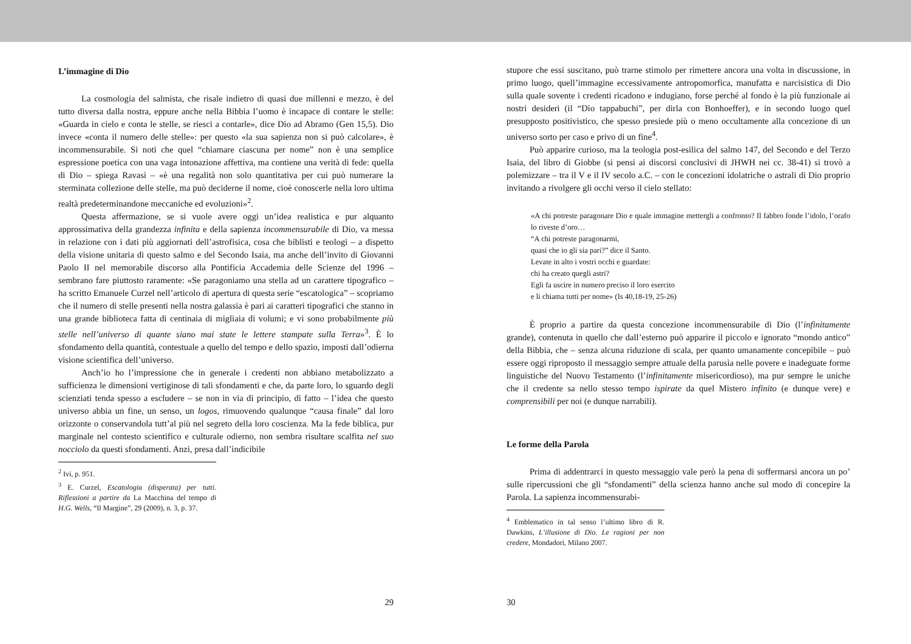L’immagine di Dio
La cosmologia del salmista, che risale indietro di quasi due millenni e mezzo, è del tutto diversa dalla nostra, eppure anche nella Bibbia l’uomo è incapace di contare le stelle: «Guarda in cielo e conta le stelle, se riesci a contarle», dice Dio ad Abramo (Gen 15,5). Dio invece «conta il numero delle stelle»: per questo «la sua sapienza non si può calcolare», è incommensurabile. Si noti che quel “chiamare ciascuna per nome” non è una semplice espressione poetica con una vaga intonazione affettiva, ma contiene una verità di fede: quella di Dio – spiega Ravasi – «è una regalità non solo quantitativa per cui può numerare la sterminata collezione delle stelle, ma può deciderne il nome, cioè conoscerle nella loro ultima realtà predeterminandone meccaniche ed evoluzioni»<sup>2</sup>.
Questa affermazione, se si vuole avere oggi un’idea realistica e pur alquanto approssimativa della grandezza infinita e della sapienza incommensurabile di Dio, va messa in relazione con i dati più aggiornati dell’astrofisica, cosa che biblisti e teologi – a dispetto della visione unitaria di questo salmo e del Secondo Isaia, ma anche dell’invito di Giovanni Paolo II nel memorabile discorso alla Pontificia Accademia delle Scienze del 1996 – sembrano fare piuttosto raramente: «Se paragoniamo una stella ad un carattere tipografico – ha scritto Emanuele Curzel nell’articolo di apertura di questa serie “escatologica” – scopriamo che il numero di stelle presenti nella nostra galassia è pari ai caratteri tipografici che stanno in una grande biblioteca fatta di centinaia di migliaia di volumi; e vi sono probabilmente più stelle nell’universo di quante siano mai state le lettere stampate sulla Terra»<sup>3</sup>. È lo sfondamento della quantità, contestuale a quello del tempo e dello spazio, imposti dall’odierna visione scientifica dell’universo.
Anch’io ho l’impressione che in generale i credenti non abbiano metabolizzato a sufficienza le dimensioni vertiginose di tali sfondamenti e che, da parte loro, lo sguardo degli scienziati tenda spesso a escludere – se non in via di principio, di fatto – l’idea che questo universo abbia un fine, un senso, un logos, rimuovendo qualunque “causa finale” dal loro orizzonte o conservandola tutt’al più nel segreto della loro coscienza. Ma la fede biblica, pur marginale nel contesto scientifico e culturale odierno, non sembra risultare scalfita nel suo nocciolo da questi sfondamenti. Anzi, presa dall’indicibile
<sup>2</sup> Ivi, p. 951.
<sup>3</sup> E. Curzel, Escatologia (disperata) per tutti. Riflessioni a partire da La Macchina del tempo di H.G. Wells, “Il Margine”, 29 (2009), n. 3, p. 37.
29
stupore che essi suscitano, può trarne stimolo per rimettere ancora una volta in discussione, in primo luogo, quell’immagine eccessivamente antropomorfica, manufatta e narcisistica di Dio sulla quale sovente i credenti ricadono e indugiano, forse perché al fondo è la più funzionale ai nostri desideri (il “Dio tappabuchi”, per dirla con Bonhoeffer), e in secondo luogo quel presupposto positivistico, che spesso presiede più o meno occultamente alla concezione di un universo sorto per caso e privo di un fine<sup>4</sup>.
Può apparire curioso, ma la teologia post-esilica del salmo 147, del Secondo e del Terzo Isaia, del libro di Giobbe (si pensi ai discorsi conclusivi di JHWH nei cc. 38-41) si trovò a polemizzare – tra il V e il IV secolo a.C. – con le concezioni idolatriche o astrali di Dio proprio invitando a rivolgere gli occhi verso il cielo stellato:
«A chi potreste paragonare Dio e quale immagine mettergli a confronto? Il fabbro fonde l’idolo, l’orafo lo riveste d’oro…
“A chi potreste paragonarmi,
quasi che io gli sia pari?” dice il Santo.
Levate in alto i vostri occhi e guardate:
chi ha creato quegli astri?
Egli fa uscire in numero preciso il loro esercito
e li chiama tutti per nome» (Is 40,18-19, 25-26)
È proprio a partire da questa concezione incommensurabile di Dio (l’infinitamente grande), contenuta in quello che dall’esterno può apparire il piccolo e ignorato “mondo antico” della Bibbia, che – senza alcuna riduzione di scala, per quanto umanamente concepibile – può essere oggi riproposto il messaggio sempre attuale della parusìa nelle povere e inadeguate forme linguistiche del Nuovo Testamento (l’infinitamente misericordioso), ma pur sempre le uniche che il credente sa nello stesso tempo ispirate da quel Mistero infinito (e dunque vere) e comprensibili per noi (e dunque narrabili).
Le forme della Parola
Prima di addentrarci in questo messaggio vale però la pena di soffermarsi ancora un po’ sulle ripercussioni che gli “sfondamenti” della scienza hanno anche sul modo di concepire la Parola. La sapienza incommensurabi-
<sup>4</sup> Emblematico in tal senso l’ultimo libro di R. Dawkins, L’illusione di Dio. Le ragioni per non credere, Mondadori, Milano 2007.
30